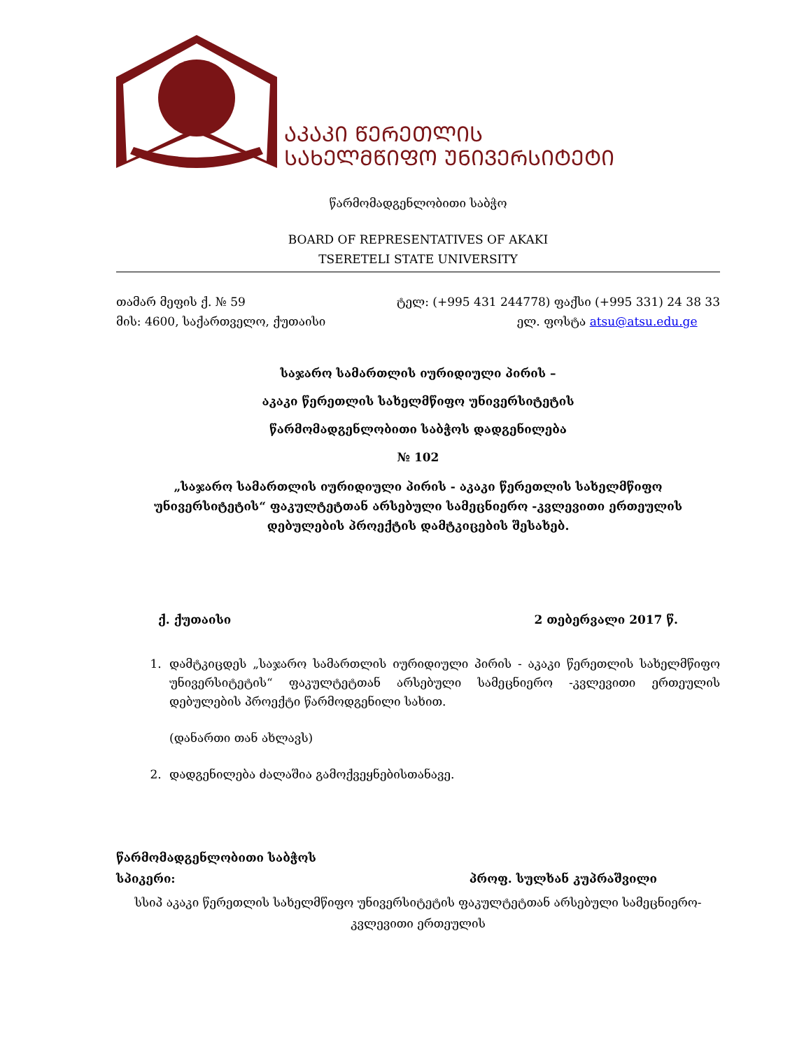ᲐᲙᲐᲙᲘ ᲬᲔᲠᲔᲗᲚᲘᲡ
ᲡᲐᲮᲔᲚᲛᲬᲘᲤᲝ ᲣᲜᲘᲕᲔᲠᲡᲘᲢᲔᲢᲘ
წარმომადგენლობითი საბჭო
BOARD OF REPRESENTATIVES OF AKAKI
TSERETELI STATE UNIVERSITY
თამარ მეფის ქ. № 59
მის: 4600, საქართველო, ქუთაისი
ტელ: (+995 431 244778) ფაქსი (+995 331) 24 38 33
ელ. ფოსტა atsu@atsu.edu.ge
საჯარო სამართლის იურიდიული პირის –
აკაკი წერეთლის სახელმწიფო უნივერსიტეტის
წარმომადგენლობითი საბჭოს დადგენილება
№ 102
„საჯარო სამართლის იურიდიული პირის - აკაკი წერეთლის სახელმწიფო უნივერსიტეტის“ ფაკულტეტთან არსებული სამეცნიერო -კვლევითი ერთეულის დებულების პროექტის დამტკიცების შესახებ.
ქ. ქუთაისი 2 თებერვალი 2017 წ.
1. დამტკიცდეს „საჯარო სამართლის იურიდიული პირის - აკაკი წერეთლის სახელმწიფო უნივერსიტეტის“ ფაკულტეტთან არსებული სამეცნიერო -კვლევითი ერთეულის დებულების პროექტი წარმოდგენილი სახით.
(დანართი თან ახლავს)
2. დადგენილება ძალაშია გამოქვეყნებისთანავე.
წარმომადგენლობითი საბჭოს
სპიკერი: პროფ. სულხან კუპრაშვილი
სსიპ აკაკი წერეთლის სახელმწიფო უნივერსიტეტის ფაკულტეტთან არსებული სამეცნიერო-კვლევითი ერთეულის